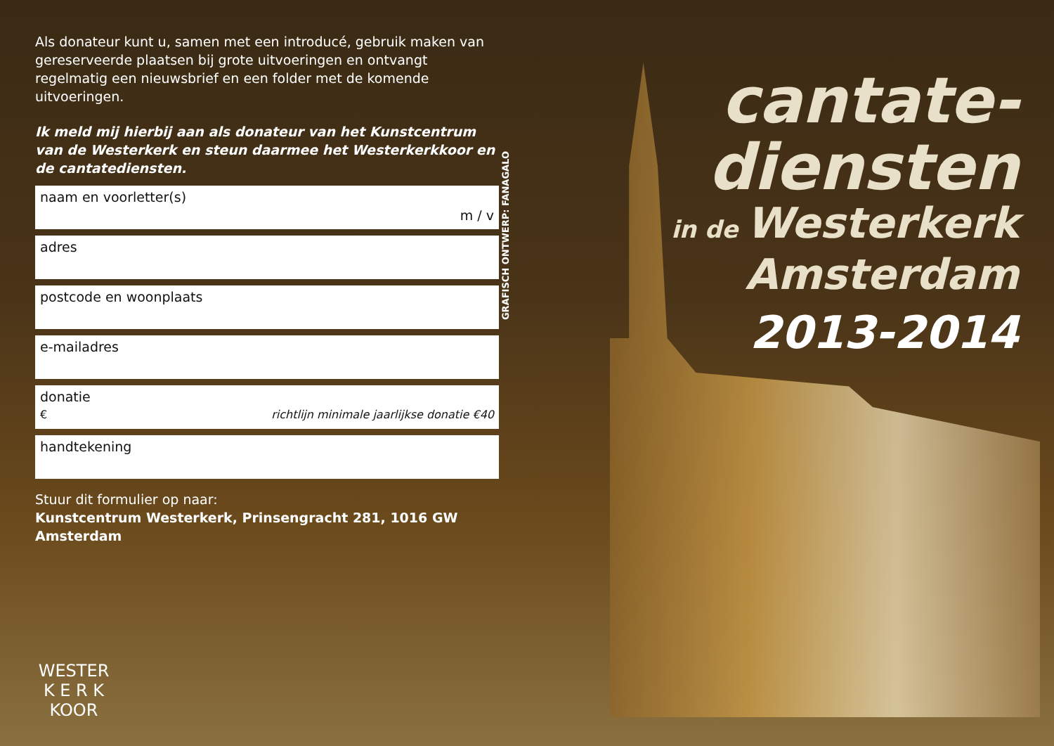Als donateur kunt u, samen met een introducé, gebruik maken van gereserveerde plaatsen bij grote uitvoeringen en ontvangt regelmatig een nieuwsbrief en een folder met de komende uitvoeringen.
Ik meld mij hierbij aan als donateur van het Kunstcentrum van de Westerkerk en steun daarmee het Westerkerkkoor en de cantatediensten.
naam en voorletter(s)
m / v
adres
postcode en woonplaats
e-mailadres
donatie
€ richtlijn minimale jaarlijkse donatie €40
handtekening
Stuur dit formulier op naar:
Kunstcentrum Westerkerk, Prinsengracht 281, 1016 GW Amsterdam
GRAFISCH ONTWERP: FANAGALO
cantate-
diensten
in de Westerkerk
Amsterdam
2013-2014
WESTER
K E R K
KOOR